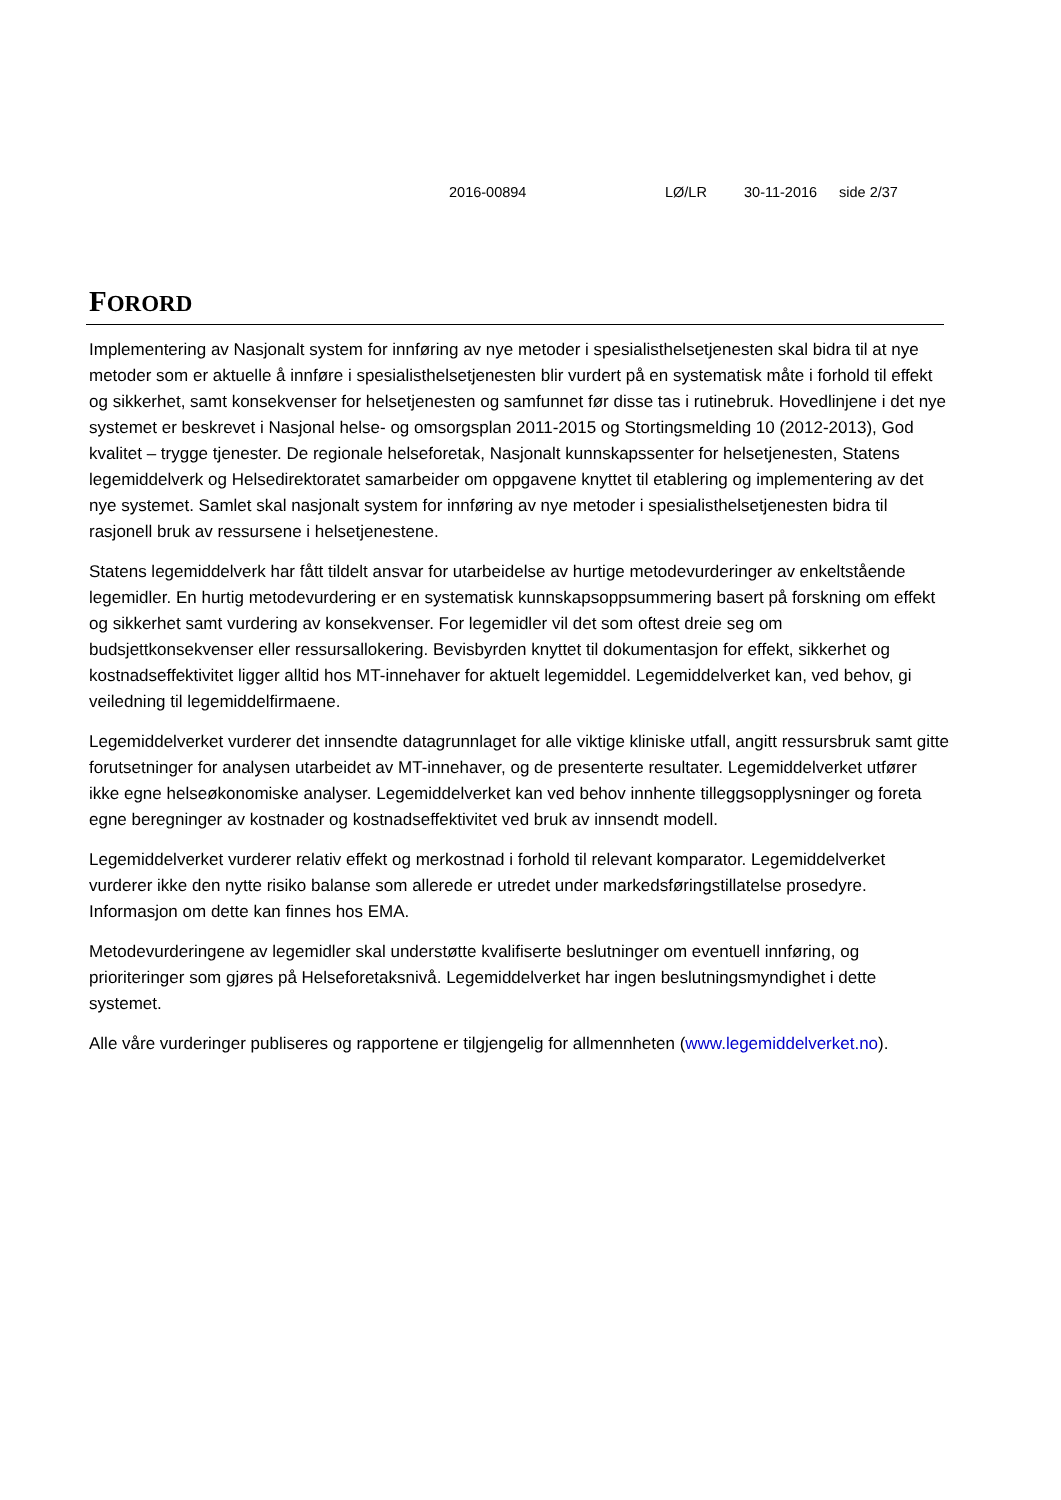2016-00894 LØ/LR 30-11-2016 side 2/37
FORORD
Implementering av Nasjonalt system for innføring av nye metoder i spesialisthelsetjenesten skal bidra til at nye metoder som er aktuelle å innføre i spesialisthelsetjenesten blir vurdert på en systematisk måte i forhold til effekt og sikkerhet, samt konsekvenser for helsetjenesten og samfunnet før disse tas i rutinebruk. Hovedlinjene i det nye systemet er beskrevet i Nasjonal helse- og omsorgsplan 2011-2015 og Stortingsmelding 10 (2012-2013), God kvalitet – trygge tjenester. De regionale helseforetak, Nasjonalt kunnskapssenter for helsetjenesten, Statens legemiddelverk og Helsedirektoratet samarbeider om oppgavene knyttet til etablering og implementering av det nye systemet. Samlet skal nasjonalt system for innføring av nye metoder i spesialisthelsetjenesten bidra til rasjonell bruk av ressursene i helsetjenestene.
Statens legemiddelverk har fått tildelt ansvar for utarbeidelse av hurtige metodevurderinger av enkeltstående legemidler. En hurtig metodevurdering er en systematisk kunnskapsoppsummering basert på forskning om effekt og sikkerhet samt vurdering av konsekvenser. For legemidler vil det som oftest dreie seg om budsjettkonsekvenser eller ressursallokering. Bevisbyrden knyttet til dokumentasjon for effekt, sikkerhet og kostnadseffektivitet ligger alltid hos MT-innehaver for aktuelt legemiddel. Legemiddelverket kan, ved behov, gi veiledning til legemiddelfirmaene.
Legemiddelverket vurderer det innsendte datagrunnlaget for alle viktige kliniske utfall, angitt ressursbruk samt gitte forutsetninger for analysen utarbeidet av MT-innehaver, og de presenterte resultater. Legemiddelverket utfører ikke egne helseøkonomiske analyser. Legemiddelverket kan ved behov innhente tilleggsopplysninger og foreta egne beregninger av kostnader og kostnadseffektivitet ved bruk av innsendt modell.
Legemiddelverket vurderer relativ effekt og merkostnad i forhold til relevant komparator. Legemiddelverket vurderer ikke den nytte risiko balanse som allerede er utredet under markedsføringstillatelse prosedyre. Informasjon om dette kan finnes hos EMA.
Metodevurderingene av legemidler skal understøtte kvalifiserte beslutninger om eventuell innføring, og prioriteringer som gjøres på Helseforetaksnivå. Legemiddelverket har ingen beslutningsmyndighet i dette systemet.
Alle våre vurderinger publiseres og rapportene er tilgjengelig for allmennheten (www.legemiddelverket.no).